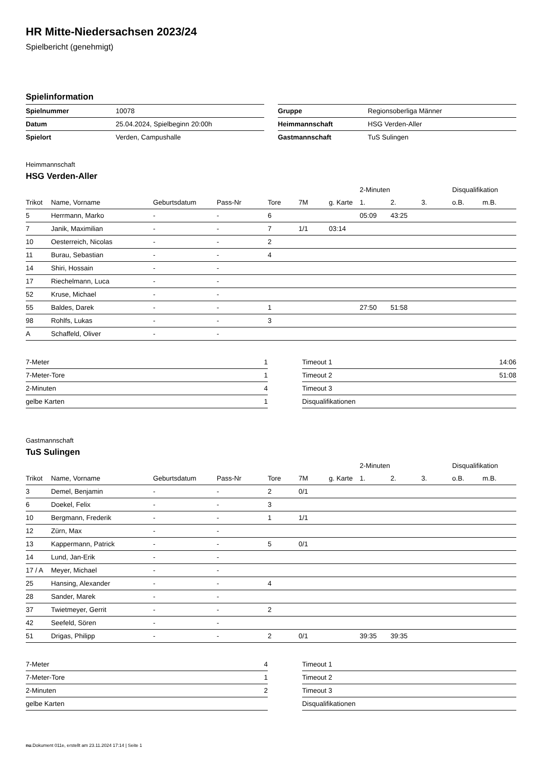HR Mitte-Niedersachsen 2023/24
Spielbericht (genehmigt)
Spielinformation
| Spielnummer | 10078 |
| Datum | 25.04.2024, Spielbeginn 20:00h |
| Spielort | Verden, Campushalle |
| Gruppe | Regionsoberliga Männer |
| Heimmannschaft | HSG Verden-Aller |
| Gastmannschaft | TuS Sulingen |
Heimmannschaft
HSG Verden-Aller
| | | | | | | | 2-Minuten | | | Disqualifikation | |
| --- | --- | --- | --- | --- | --- | --- | --- | --- | --- | --- | --- |
| Trikot | Name, Vorname | Geburtsdatum | Pass-Nr | Tore | 7M | g. Karte | 1. | 2. | 3. | o.B. | m.B. |
| 5 | Herrmann, Marko | - | - | 6 | | | 05:09 | 43:25 | | | |
| 7 | Janik, Maximilian | - | - | 7 | 1/1 | 03:14 | | | | | |
| 10 | Oesterreich, Nicolas | - | - | 2 | | | | | | | |
| 11 | Burau, Sebastian | - | - | 4 | | | | | | | |
| 14 | Shiri, Hossain | - | - | | | | | | | | |
| 17 | Riechelmann, Luca | - | - | | | | | | | | |
| 52 | Kruse, Michael | - | - | | | | | | | | |
| 55 | Baldes, Darek | - | - | 1 | | | 27:50 | 51:58 | | | |
| 98 | Rohlfs, Lukas | - | - | 3 | | | | | | | |
| A | Schaffeld, Oliver | - | - | | | | | | | | |
| 7-Meter | 1 |
| 7-Meter-Tore | 1 |
| 2-Minuten | 4 |
| gelbe Karten | 1 |
| Timeout 1 | 14:06 |
| Timeout 2 | 51:08 |
| Timeout 3 | |
| Disqualifikationen | |
Gastmannschaft
TuS Sulingen
| | | | | | | | 2-Minuten | | | Disqualifikation | |
| --- | --- | --- | --- | --- | --- | --- | --- | --- | --- | --- | --- |
| Trikot | Name, Vorname | Geburtsdatum | Pass-Nr | Tore | 7M | g. Karte | 1. | 2. | 3. | o.B. | m.B. |
| 3 | Demel, Benjamin | - | - | 2 | 0/1 | | | | | | |
| 6 | Doekel, Felix | - | - | 3 | | | | | | | |
| 10 | Bergmann, Frederik | - | - | 1 | 1/1 | | | | | | |
| 12 | Zürn, Max | - | - | | | | | | | | |
| 13 | Kappermann, Patrick | - | - | 5 | 0/1 | | | | | | |
| 14 | Lund, Jan-Erik | - | - | | | | | | | | |
| 17 / A | Meyer, Michael | - | - | | | | | | | | |
| 25 | Hansing, Alexander | - | - | 4 | | | | | | | |
| 28 | Sander, Marek | - | - | | | | | | | | |
| 37 | Twietmeyer, Gerrit | - | - | 2 | | | | | | | |
| 42 | Seefeld, Sören | - | - | | | | | | | | |
| 51 | Drigas, Philipp | - | - | 2 | 0/1 | | 39:35 | 39:35 | | | |
| 7-Meter | 4 |
| 7-Meter-Tore | 1 |
| 2-Minuten | 2 |
| gelbe Karten | |
| Timeout 1 | |
| Timeout 2 | |
| Timeout 3 | |
| Disqualifikationen | |
nu.Dokument 011e, erstellt am 23.11.2024 17:14 | Seite 1